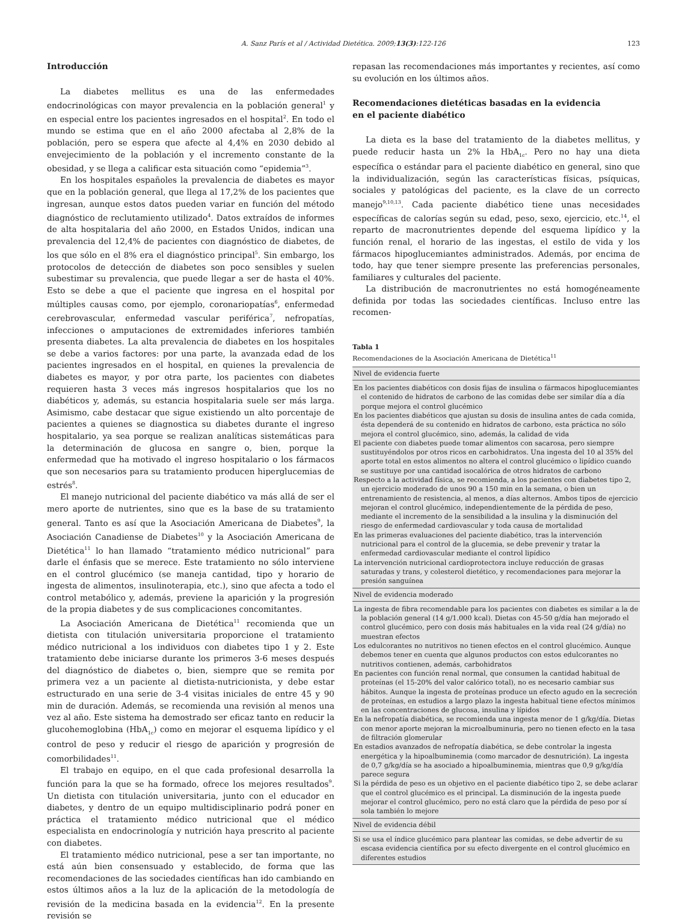A. Sanz París et al / Actividad Dietética. 2009;13(3):122-126 123
Introducción
La diabetes mellitus es una de las enfermedades endocrinológicas con mayor prevalencia en la población general<sup>1</sup> y en especial entre los pacientes ingresados en el hospital<sup>2</sup>. En todo el mundo se estima que en el año 2000 afectaba al 2,8% de la población, pero se espera que afecte al 4,4% en 2030 debido al envejecimiento de la población y el incremento constante de la obesidad, y se llega a calificar esta situación como “epidemia”<sup>3</sup>.
En los hospitales españoles la prevalencia de diabetes es mayor que en la población general, que llega al 17,2% de los pacientes que ingresan, aunque estos datos pueden variar en función del método diagnóstico de reclutamiento utilizado<sup>4</sup>. Datos extraídos de informes de alta hospitalaria del año 2000, en Estados Unidos, indican una prevalencia del 12,4% de pacientes con diagnóstico de diabetes, de los que sólo en el 8% era el diagnóstico principal<sup>5</sup>. Sin embargo, los protocolos de detección de diabetes son poco sensibles y suelen subestimar su prevalencia, que puede llegar a ser de hasta el 40%. Esto se debe a que el paciente que ingresa en el hospital por múltiples causas como, por ejemplo, coronariopatías<sup>6</sup>, enfermedad cerebrovascular, enfermedad vascular periférica<sup>7</sup>, nefropatías, infecciones o amputaciones de extremidades inferiores también presenta diabetes. La alta prevalencia de diabetes en los hospitales se debe a varios factores: por una parte, la avanzada edad de los pacientes ingresados en el hospital, en quienes la prevalencia de diabetes es mayor, y por otra parte, los pacientes con diabetes requieren hasta 3 veces más ingresos hospitalarios que los no diabéticos y, además, su estancia hospitalaria suele ser más larga. Asimismo, cabe destacar que sigue existiendo un alto porcentaje de pacientes a quienes se diagnostica su diabetes durante el ingreso hospitalario, ya sea porque se realizan analíticas sistemáticas para la determinación de glucosa en sangre o, bien, porque la enfermedad que ha motivado el ingreso hospitalario o los fármacos que son necesarios para su tratamiento producen hiperglucemias de estrés<sup>8</sup>.
El manejo nutricional del paciente diabético va más allá de ser el mero aporte de nutrientes, sino que es la base de su tratamiento general. Tanto es así que la Asociación Americana de Diabetes<sup>9</sup>, la Asociación Canadiense de Diabetes<sup>10</sup> y la Asociación Americana de Dietética<sup>11</sup> lo han llamado “tratamiento médico nutricional” para darle el énfasis que se merece. Este tratamiento no sólo interviene en el control glucémico (se maneja cantidad, tipo y horario de ingesta de alimentos, insulinoterapia, etc.), sino que afecta a todo el control metabólico y, además, previene la aparición y la progresión de la propia diabetes y de sus complicaciones concomitantes.
La Asociación Americana de Dietética<sup>11</sup> recomienda que un dietista con titulación universitaria proporcione el tratamiento médico nutricional a los individuos con diabetes tipo 1 y 2. Este tratamiento debe iniciarse durante los primeros 3-6 meses después del diagnóstico de diabetes o, bien, siempre que se remita por primera vez a un paciente al dietista-nutricionista, y debe estar estructurado en una serie de 3-4 visitas iniciales de entre 45 y 90 min de duración. Además, se recomienda una revisión al menos una vez al año. Este sistema ha demostrado ser eficaz tanto en reducir la glucohemoglobina (HbA<sub>1c</sub>) como en mejorar el esquema lipídico y el control de peso y reducir el riesgo de aparición y progresión de comorbilidades<sup>11</sup>.
El trabajo en equipo, en el que cada profesional desarrolla la función para la que se ha formado, ofrece los mejores resultados<sup>9</sup>. Un dietista con titulación universitaria, junto con el educador en diabetes, y dentro de un equipo multidisciplinario podrá poner en práctica el tratamiento médico nutricional que el médico especialista en endocrinología y nutrición haya prescrito al paciente con diabetes.
El tratamiento médico nutricional, pese a ser tan importante, no está aún bien consensuado y establecido, de forma que las recomendaciones de las sociedades científicas han ido cambiando en estos últimos años a la luz de la aplicación de la metodología de revisión de la medicina basada en la evidencia<sup>12</sup>. En la presente revisión se
repasan las recomendaciones más importantes y recientes, así como su evolución en los últimos años.
Recomendaciones dietéticas basadas en la evidencia
en el paciente diabético
La dieta es la base del tratamiento de la diabetes mellitus, y puede reducir hasta un 2% la HbA<sub>1c</sub>. Pero no hay una dieta específica o estándar para el paciente diabético en general, sino que la individualización, según las características físicas, psíquicas, sociales y patológicas del paciente, es la clave de un correcto manejo<sup>9,10,13</sup>. Cada paciente diabético tiene unas necesidades específicas de calorías según su edad, peso, sexo, ejercicio, etc.<sup>14</sup>, el reparto de macronutrientes depende del esquema lipídico y la función renal, el horario de las ingestas, el estilo de vida y los fármacos hipoglucemiantes administrados. Además, por encima de todo, hay que tener siempre presente las preferencias personales, familiares y culturales del paciente.
La distribución de macronutrientes no está homogéneamente definida por todas las sociedades científicas. Incluso entre las recomen-
Tabla 1
Recomendaciones de la Asociación Americana de Dietética<sup>11</sup>
| Nivel de evidencia fuerte |
| --- |
| En los pacientes diabéticos con dosis fijas de insulina o fármacos hipoglucemiantes el contenido de hidratos de carbono de las comidas debe ser similar día a día porque mejora el control glucémico |
| En los pacientes diabéticos que ajustan su dosis de insulina antes de cada comida, ésta dependerá de su contenido en hidratos de carbono, esta práctica no sólo mejora el control glucémico, sino, además, la calidad de vida |
| El paciente con diabetes puede tomar alimentos con sacarosa, pero siempre sustituyéndolos por otros ricos en carbohidratos. Una ingesta del 10 al 35% del aporte total en estos alimentos no altera el control glucémico o lipídico cuando se sustituye por una cantidad isocalórica de otros hidratos de carbono |
| Respecto a la actividad física, se recomienda, a los pacientes con diabetes tipo 2, un ejercicio moderado de unos 90 a 150 min en la semana, o bien un entrenamiento de resistencia, al menos, a días alternos. Ambos tipos de ejercicio mejoran el control glucémico, independientemente de la pérdida de peso, mediante el incremento de la sensibilidad a la insulina y la disminución del riesgo de enfermedad cardiovascular y toda causa de mortalidad |
| En las primeras evaluaciones del paciente diabético, tras la intervención nutricional para el control de la glucemia, se debe prevenir y tratar la enfermedad cardiovascular mediante el control lipídico |
| La intervención nutricional cardioprotectora incluye reducción de grasas saturadas y trans, y colesterol dietético, y recomendaciones para mejorar la presión sanguínea |
| Nivel de evidencia moderado |
| La ingesta de fibra recomendable para los pacientes con diabetes es similar a la de la población general (14 g/1.000 kcal). Dietas con 45-50 g/día han mejorado el control glucémico, pero con dosis más habituales en la vida real (24 g/día) no muestran efectos |
| Los edulcorantes no nutritivos no tienen efectos en el control glucémico. Aunque debemos tener en cuenta que algunos productos con estos edulcorantes no nutritivos contienen, además, carbohidratos |
| En pacientes con función renal normal, que consumen la cantidad habitual de proteínas (el 15-20% del valor calórico total), no es necesario cambiar sus hábitos. Aunque la ingesta de proteínas produce un efecto agudo en la secreción de proteínas, en estudios a largo plazo la ingesta habitual tiene efectos mínimos en las concentraciones de glucosa, insulina y lípidos |
| En la nefropatía diabética, se recomienda una ingesta menor de 1 g/kg/día. Dietas con menor aporte mejoran la microalbuminuria, pero no tienen efecto en la tasa de filtración glomerular |
| En estadios avanzados de nefropatía diabética, se debe controlar la ingesta energética y la hipoalbuminemia (como marcador de desnutrición). La ingesta de 0,7 g/kg/día se ha asociado a hipoalbuminemia, mientras que 0,9 g/kg/día parece segura |
| Si la pérdida de peso es un objetivo en el paciente diabético tipo 2, se debe aclarar que el control glucémico es el principal. La disminución de la ingesta puede mejorar el control glucémico, pero no está claro que la pérdida de peso por sí sola también lo mejore |
| Nivel de evidencia débil |
| Si se usa el índice glucémico para plantear las comidas, se debe advertir de su escasa evidencia científica por su efecto divergente en el control glucémico en diferentes estudios |